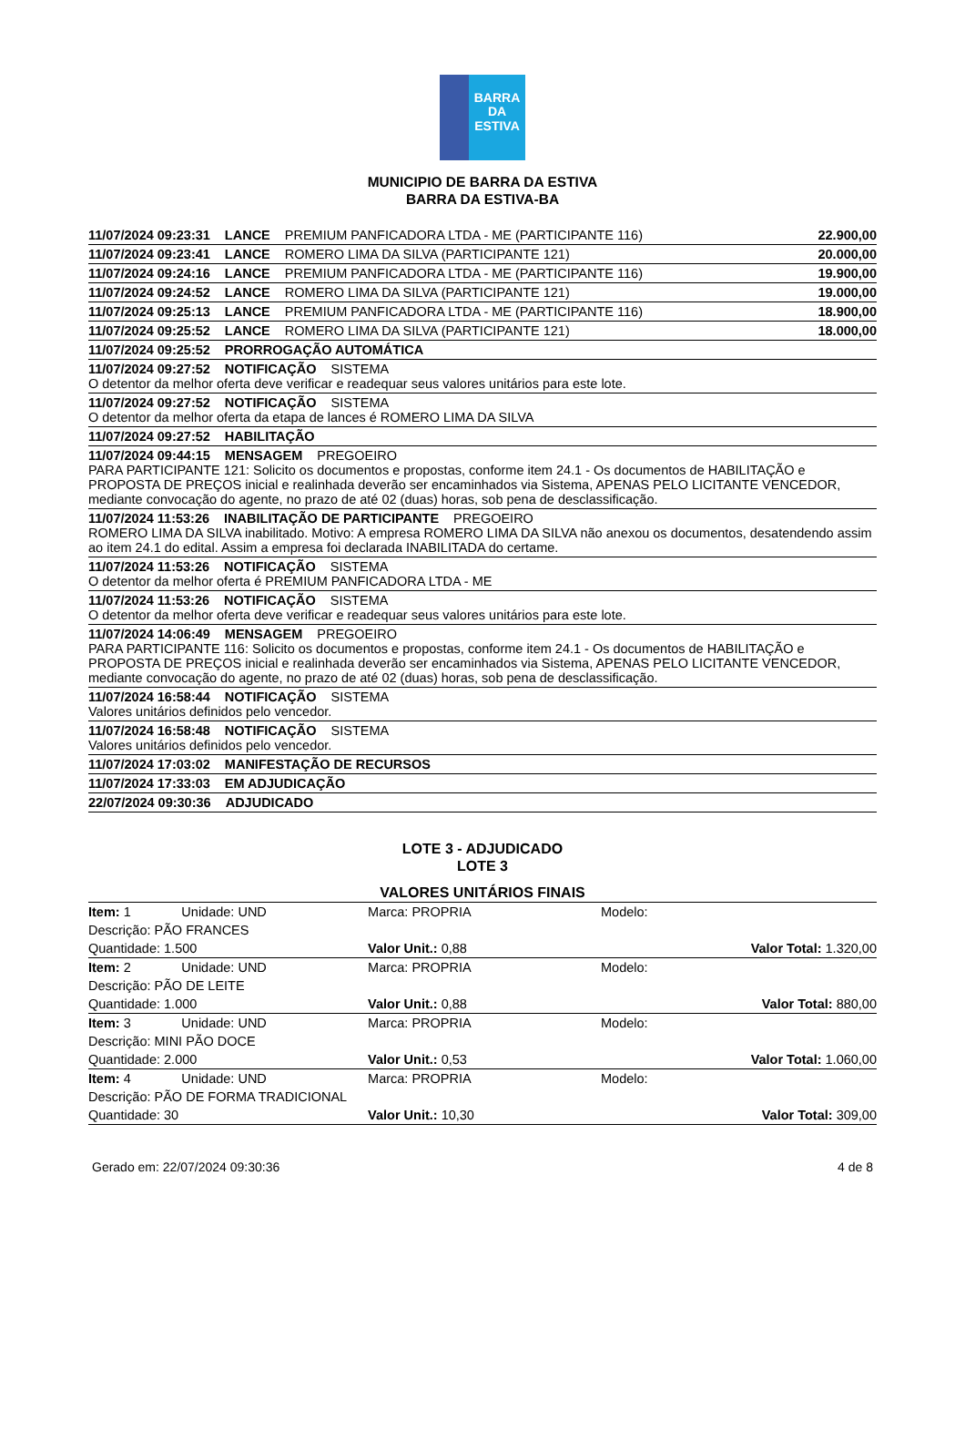BARRA DA
ESTIVA
MUNICIPIO DE BARRA DA ESTIVA
BARRA DA ESTIVA-BA
11/07/2024 09:23:31 LANCE PREMIUM PANFICADORA LTDA - ME (PARTICIPANTE 116) 22.900,00
11/07/2024 09:23:41 LANCE ROMERO LIMA DA SILVA (PARTICIPANTE 121) 20.000,00
11/07/2024 09:24:16 LANCE PREMIUM PANFICADORA LTDA - ME (PARTICIPANTE 116) 19.900,00
11/07/2024 09:24:52 LANCE ROMERO LIMA DA SILVA (PARTICIPANTE 121) 19.000,00
11/07/2024 09:25:13 LANCE PREMIUM PANFICADORA LTDA - ME (PARTICIPANTE 116) 18.900,00
11/07/2024 09:25:52 LANCE ROMERO LIMA DA SILVA (PARTICIPANTE 121) 18.000,00
11/07/2024 09:25:52 PRORROGAÇÃO AUTOMÁTICA
11/07/2024 09:27:52 NOTIFICAÇÃO SISTEMA
O detentor da melhor oferta deve verificar e readequar seus valores unitários para este lote.
11/07/2024 09:27:52 NOTIFICAÇÃO SISTEMA
O detentor da melhor oferta da etapa de lances é ROMERO LIMA DA SILVA
11/07/2024 09:27:52 HABILITAÇÃO
11/07/2024 09:44:15 MENSAGEM PREGOEIRO
PARA PARTICIPANTE 121: Solicito os documentos e propostas, conforme item 24.1 - Os documentos de HABILITAÇÃO e PROPOSTA DE PREÇOS inicial e realinhada deverão ser encaminhados via Sistema, APENAS PELO LICITANTE VENCEDOR, mediante convocação do agente, no prazo de até 02 (duas) horas, sob pena de desclassificação.
11/07/2024 11:53:26 INABILITAÇÃO DE PARTICIPANTE PREGOEIRO
ROMERO LIMA DA SILVA inabilitado. Motivo: A empresa ROMERO LIMA DA SILVA não anexou os documentos, desatendendo assim ao item 24.1 do edital. Assim a empresa foi declarada INABILITADA do certame.
11/07/2024 11:53:26 NOTIFICAÇÃO SISTEMA
O detentor da melhor oferta é PREMIUM PANFICADORA LTDA - ME
11/07/2024 11:53:26 NOTIFICAÇÃO SISTEMA
O detentor da melhor oferta deve verificar e readequar seus valores unitários para este lote.
11/07/2024 14:06:49 MENSAGEM PREGOEIRO
PARA PARTICIPANTE 116: Solicito os documentos e propostas, conforme item 24.1 - Os documentos de HABILITAÇÃO e PROPOSTA DE PREÇOS inicial e realinhada deverão ser encaminhados via Sistema, APENAS PELO LICITANTE VENCEDOR, mediante convocação do agente, no prazo de até 02 (duas) horas, sob pena de desclassificação.
11/07/2024 16:58:44 NOTIFICAÇÃO SISTEMA
Valores unitários definidos pelo vencedor.
11/07/2024 16:58:48 NOTIFICAÇÃO SISTEMA
Valores unitários definidos pelo vencedor.
11/07/2024 17:03:02 MANIFESTAÇÃO DE RECURSOS
11/07/2024 17:33:03 EM ADJUDICAÇÃO
22/07/2024 09:30:36 ADJUDICADO
LOTE 3 - ADJUDICADO
LOTE 3
VALORES UNITÁRIOS FINAIS
| Item: 1 | Unidade: UND | Marca: PROPRIA | Modelo: |
| Descrição: PÃO FRANCES | | | |
| Quantidade: 1.500 | | Valor Unit.: 0,88 | Valor Total: 1.320,00 |
| Item: 2 | Unidade: UND | Marca: PROPRIA | Modelo: |
| Descrição: PÃO DE LEITE | | | |
| Quantidade: 1.000 | | Valor Unit.: 0,88 | Valor Total: 880,00 |
| Item: 3 | Unidade: UND | Marca: PROPRIA | Modelo: |
| Descrição: MINI PÃO DOCE | | | |
| Quantidade: 2.000 | | Valor Unit.: 0,53 | Valor Total: 1.060,00 |
| Item: 4 | Unidade: UND | Marca: PROPRIA | Modelo: |
| Descrição: PÃO DE FORMA TRADICIONAL | | | |
| Quantidade: 30 | | Valor Unit.: 10,30 | Valor Total: 309,00 |
Gerado em: 22/07/2024 09:30:36 4 de 8